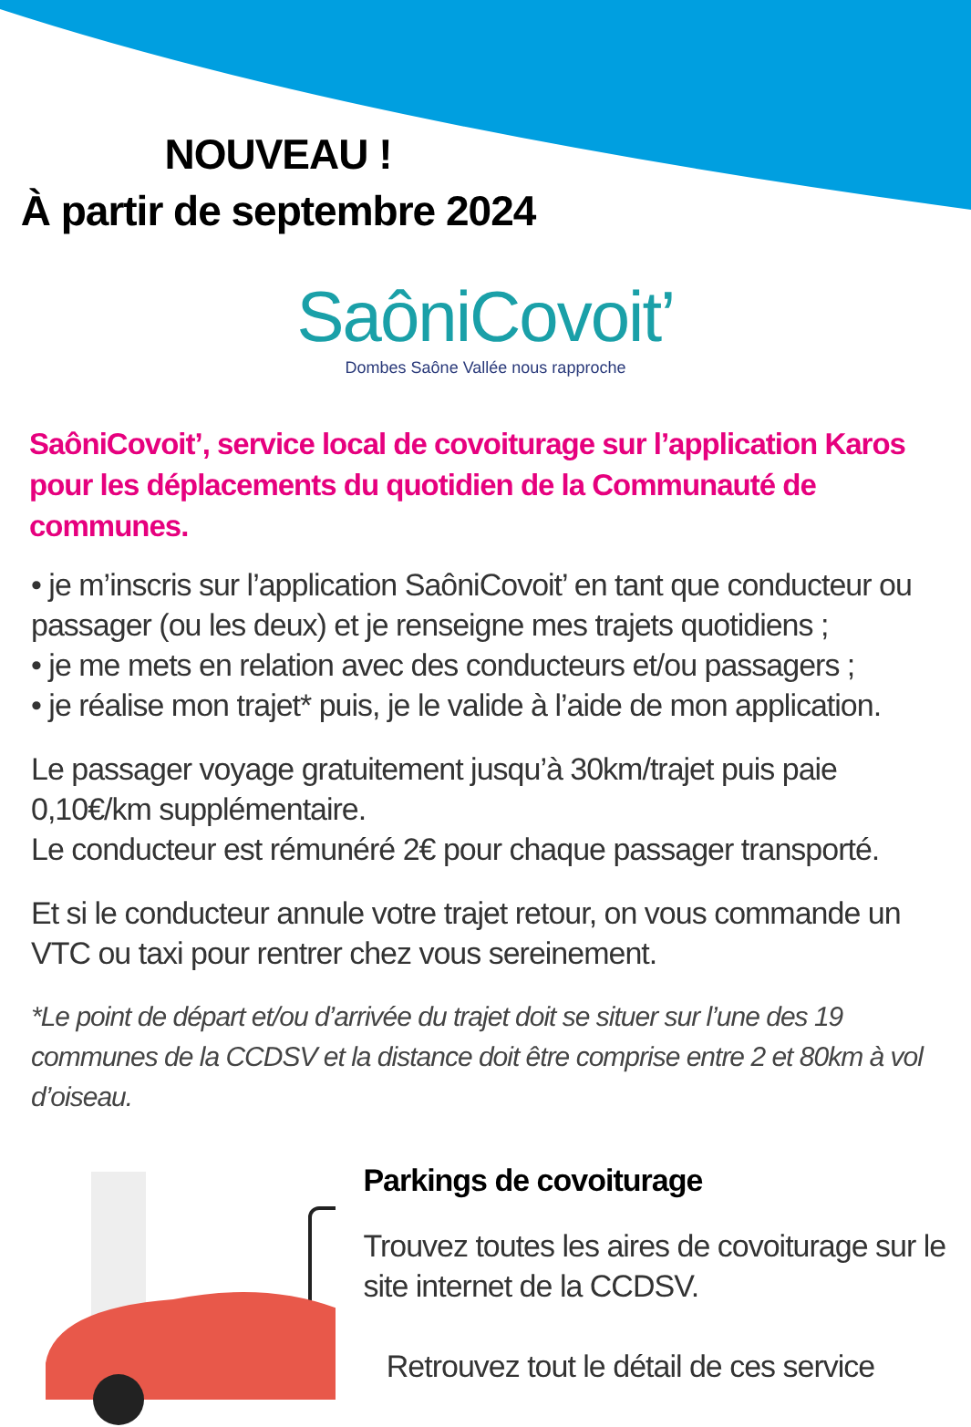NOUVEAU !
À partir de septembre 2024
SaôniCovoit’
Dombes Saône Vallée nous rapproche
SaôniCovoit’, service local de covoiturage sur l’application Karos pour les déplacements du quotidien de la Communauté de communes.
• je m’inscris sur l’application SaôniCovoit’ en tant que conducteur ou passager (ou les deux) et je renseigne mes trajets quotidiens ;
• je me mets en relation avec des conducteurs et/ou passagers ;
• je réalise mon trajet* puis, je le valide à l’aide de mon application.
Le passager voyage gratuitement jusqu’à 30km/trajet puis paie 0,10€/km supplémentaire.
Le conducteur est rémunéré 2€ pour chaque passager transporté.
Et si le conducteur annule votre trajet retour, on vous commande un VTC ou taxi pour rentrer chez vous sereinement.
*Le point de départ et/ou d’arrivée du trajet doit se situer sur l’une des 19 communes de la CCDSV et la distance doit être comprise entre 2 et 80km à vol d’oiseau.
Parkings de covoiturage
Trouvez toutes les aires de covoiturage sur le site internet de la CCDSV.
Retrouvez tout le détail de ces service